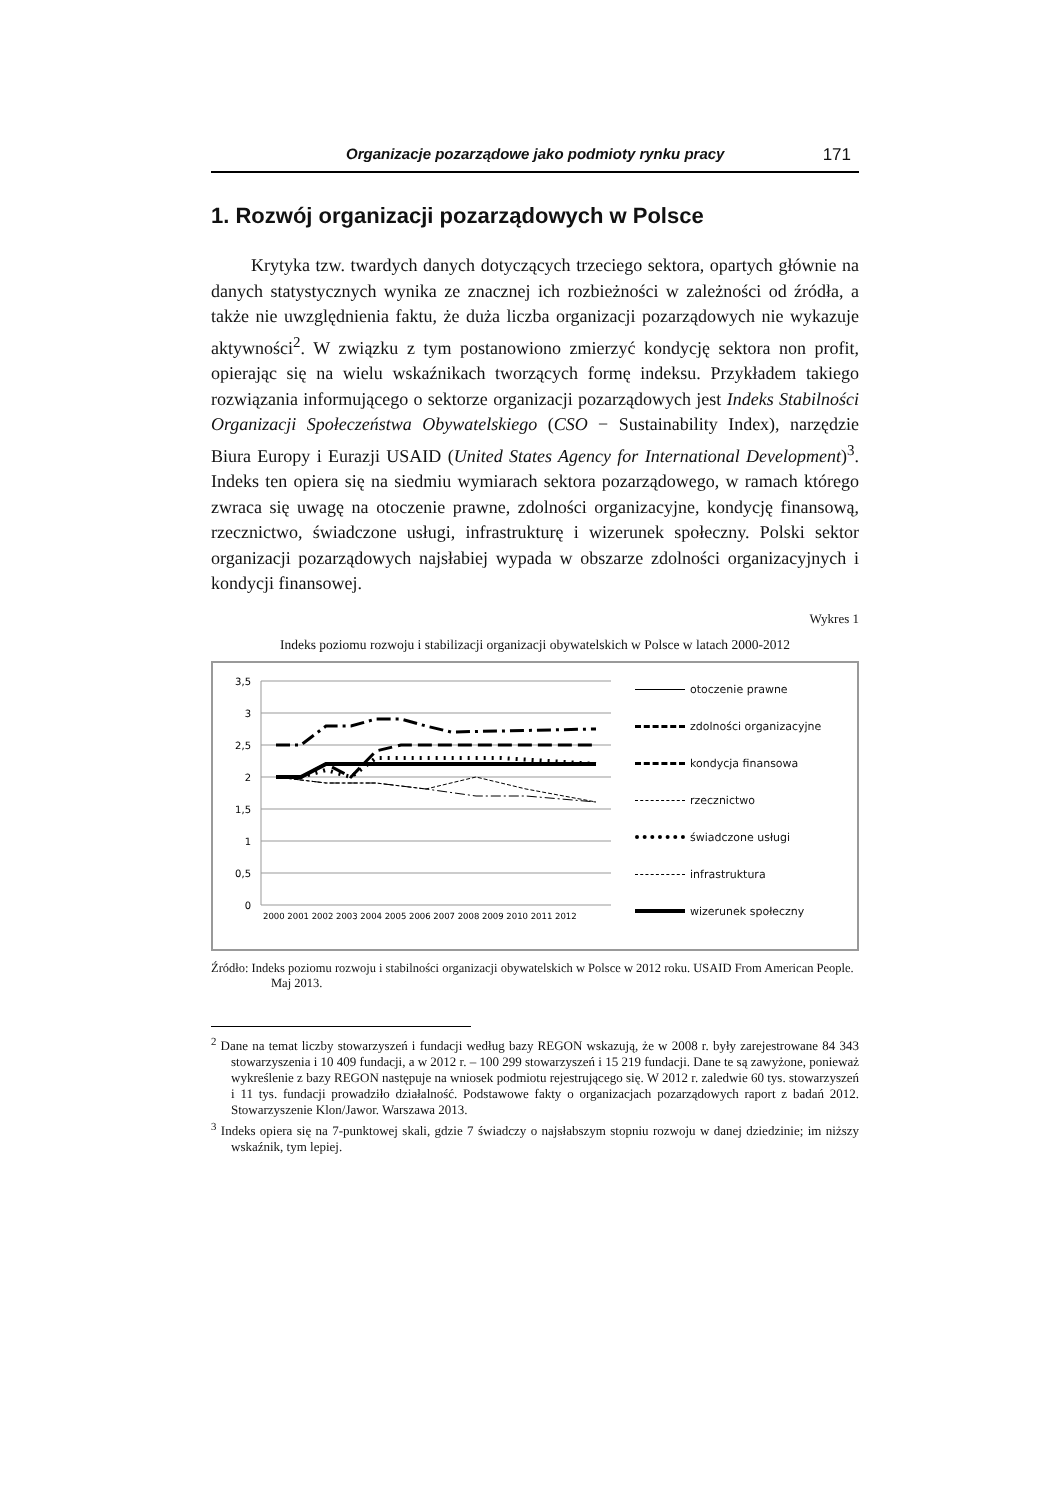Organizacje pozarządowe jako podmioty rynku pracy 171
1. Rozwój organizacji pozarządowych w Polsce
Krytyka tzw. twardych danych dotyczących trzeciego sektora, opartych głównie na danych statystycznych wynika ze znacznej ich rozbieżności w zależności od źródła, a także nie uwzględnienia faktu, że duża liczba organizacji pozarządowych nie wykazuje aktywności<sup>2</sup>. W związku z tym postanowiono zmierzyć kondycję sektora non profit, opierając się na wielu wskaźnikach tworzących formę indeksu. Przykładem takiego rozwiązania informującego o sektorze organizacji pozarządowych jest Indeks Stabilności Organizacji Społeczeństwa Obywatelskiego (CSO − Sustainability Index), narzędzie Biura Europy i Eurazji USAID (United States Agency for International Development)<sup>3</sup>. Indeks ten opiera się na siedmiu wymiarach sektora pozarządowego, w ramach którego zwraca się uwagę na otoczenie prawne, zdolności organizacyjne, kondycję finansową, rzecznictwo, świadczone usługi, infrastrukturę i wizerunek społeczny. Polski sektor organizacji pozarządowych najsłabiej wypada w obszarze zdolności organizacyjnych i kondycji finansowej.
Wykres 1
Indeks poziomu rozwoju i stabilizacji organizacji obywatelskich w Polsce w latach 2000-2012
3,5
3
2,5
2
1,5
1
0,5
0
2000 2001 2002 2003 2004 2005 2006 2007 2008 2009 2010 2011 2012
otoczenie prawne
zdolności organizacyjne
kondycja finansowa
rzecznictwo
świadczone usługi
infrastruktura
wizerunek społeczny
Źródło: Indeks poziomu rozwoju i stabilności organizacji obywatelskich w Polsce w 2012 roku. USAID From American People. Maj 2013.
<sup>2</sup> Dane na temat liczby stowarzyszeń i fundacji według bazy REGON wskazują, że w 2008 r. były zarejestrowane 84 343 stowarzyszenia i 10 409 fundacji, a w 2012 r. – 100 299 stowarzyszeń i 15 219 fundacji. Dane te są zawyżone, ponieważ wykreślenie z bazy REGON następuje na wniosek podmiotu rejestrującego się. W 2012 r. zaledwie 60 tys. stowarzyszeń i 11 tys. fundacji prowadziło działalność. Podstawowe fakty o organizacjach pozarządowych raport z badań 2012. Stowarzyszenie Klon/Jawor. Warszawa 2013.
<sup>3</sup> Indeks opiera się na 7-punktowej skali, gdzie 7 świadczy o najsłabszym stopniu rozwoju w danej dziedzinie; im niższy wskaźnik, tym lepiej.